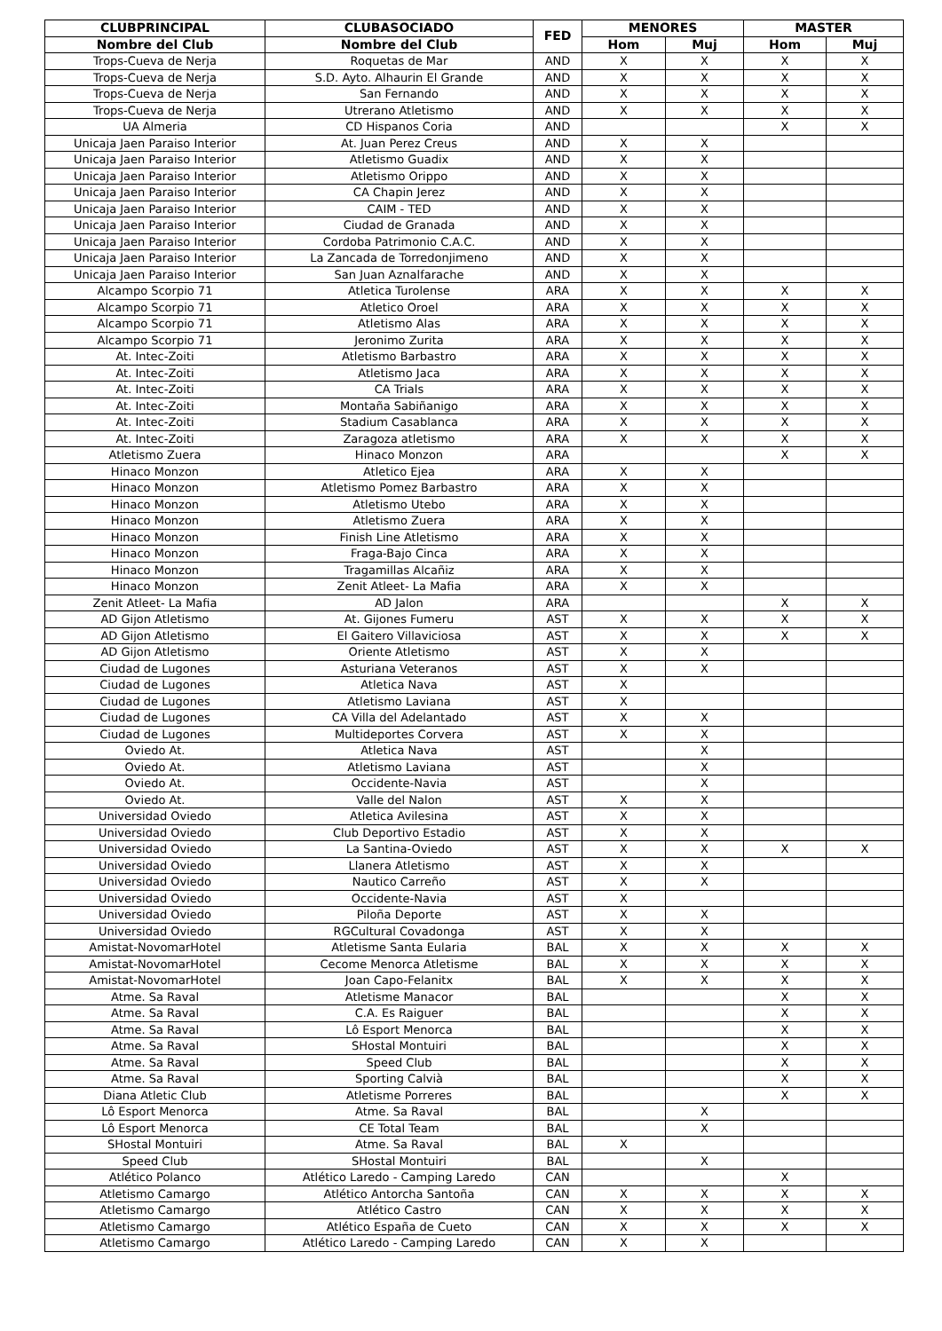| CLUBPRINCIPAL | CLUBASOCIADO | FED | MENORES | | MASTER | |
| --- | --- | --- | --- | --- | --- | --- |
| Nombre del Club | Nombre del Club | | Hom | Muj | Hom | Muj |
| Trops-Cueva de Nerja | Roquetas de Mar | AND | X | X | X | X |
| Trops-Cueva de Nerja | S.D. Ayto. Alhaurin El Grande | AND | X | X | X | X |
| Trops-Cueva de Nerja | San Fernando | AND | X | X | X | X |
| Trops-Cueva de Nerja | Utrerano Atletismo | AND | X | X | X | X |
| UA Almeria | CD Hispanos Coria | AND | | | X | X |
| Unicaja Jaen Paraiso Interior | At. Juan Perez Creus | AND | X | X | | |
| Unicaja Jaen Paraiso Interior | Atletismo Guadix | AND | X | X | | |
| Unicaja Jaen Paraiso Interior | Atletismo Orippo | AND | X | X | | |
| Unicaja Jaen Paraiso Interior | CA Chapin Jerez | AND | X | X | | |
| Unicaja Jaen Paraiso Interior | CAIM - TED | AND | X | X | | |
| Unicaja Jaen Paraiso Interior | Ciudad de Granada | AND | X | X | | |
| Unicaja Jaen Paraiso Interior | Cordoba Patrimonio C.A.C. | AND | X | X | | |
| Unicaja Jaen Paraiso Interior | La Zancada de Torredonjimeno | AND | X | X | | |
| Unicaja Jaen Paraiso Interior | San Juan Aznalfarache | AND | X | X | | |
| Alcampo Scorpio 71 | Atletica Turolense | ARA | X | X | X | X |
| Alcampo Scorpio 71 | Atletico Oroel | ARA | X | X | X | X |
| Alcampo Scorpio 71 | Atletismo Alas | ARA | X | X | X | X |
| Alcampo Scorpio 71 | Jeronimo Zurita | ARA | X | X | X | X |
| At. Intec-Zoiti | Atletismo Barbastro | ARA | X | X | X | X |
| At. Intec-Zoiti | Atletismo Jaca | ARA | X | X | X | X |
| At. Intec-Zoiti | CA Trials | ARA | X | X | X | X |
| At. Intec-Zoiti | Montaña Sabiñanigo | ARA | X | X | X | X |
| At. Intec-Zoiti | Stadium Casablanca | ARA | X | X | X | X |
| At. Intec-Zoiti | Zaragoza atletismo | ARA | X | X | X | X |
| Atletismo Zuera | Hinaco Monzon | ARA | | | X | X |
| Hinaco Monzon | Atletico Ejea | ARA | X | X | | |
| Hinaco Monzon | Atletismo Pomez Barbastro | ARA | X | X | | |
| Hinaco Monzon | Atletismo Utebo | ARA | X | X | | |
| Hinaco Monzon | Atletismo Zuera | ARA | X | X | | |
| Hinaco Monzon | Finish Line Atletismo | ARA | X | X | | |
| Hinaco Monzon | Fraga-Bajo Cinca | ARA | X | X | | |
| Hinaco Monzon | Tragamillas Alcañiz | ARA | X | X | | |
| Hinaco Monzon | Zenit Atleet- La Mafia | ARA | X | X | | |
| Zenit Atleet- La Mafia | AD Jalon | ARA | | | X | X |
| AD Gijon Atletismo | At. Gijones Fumeru | AST | X | X | X | X |
| AD Gijon Atletismo | El Gaitero Villaviciosa | AST | X | X | X | X |
| AD Gijon Atletismo | Oriente Atletismo | AST | X | X | | |
| Ciudad de Lugones | Asturiana Veteranos | AST | X | X | | |
| Ciudad de Lugones | Atletica Nava | AST | X | | | |
| Ciudad de Lugones | Atletismo Laviana | AST | X | | | |
| Ciudad de Lugones | CA Villa del Adelantado | AST | X | X | | |
| Ciudad de Lugones | Multideportes Corvera | AST | X | X | | |
| Oviedo At. | Atletica Nava | AST | | X | | |
| Oviedo At. | Atletismo Laviana | AST | | X | | |
| Oviedo At. | Occidente-Navia | AST | | X | | |
| Oviedo At. | Valle del Nalon | AST | X | X | | |
| Universidad Oviedo | Atletica Avilesina | AST | X | X | | |
| Universidad Oviedo | Club Deportivo Estadio | AST | X | X | | |
| Universidad Oviedo | La Santina-Oviedo | AST | X | X | X | X |
| Universidad Oviedo | Llanera Atletismo | AST | X | X | | |
| Universidad Oviedo | Nautico Carreño | AST | X | X | | |
| Universidad Oviedo | Occidente-Navia | AST | X | | | |
| Universidad Oviedo | Piloña Deporte | AST | X | X | | |
| Universidad Oviedo | RGCultural Covadonga | AST | X | X | | |
| Amistat-NovomarHotel | Atletisme Santa Eularia | BAL | X | X | X | X |
| Amistat-NovomarHotel | Cecome Menorca Atletisme | BAL | X | X | X | X |
| Amistat-NovomarHotel | Joan Capo-Felanitx | BAL | X | X | X | X |
| Atme. Sa Raval | Atletisme Manacor | BAL | | | X | X |
| Atme. Sa Raval | C.A. Es Raiguer | BAL | | | X | X |
| Atme. Sa Raval | Lô Esport Menorca | BAL | | | X | X |
| Atme. Sa Raval | SHostal Montuiri | BAL | | | X | X |
| Atme. Sa Raval | Speed Club | BAL | | | X | X |
| Atme. Sa Raval | Sporting Calvià | BAL | | | X | X |
| Diana Atletic Club | Atletisme Porreres | BAL | | | X | X |
| Lô Esport Menorca | Atme. Sa Raval | BAL | | X | | |
| Lô Esport Menorca | CE Total Team | BAL | | X | | |
| SHostal Montuiri | Atme. Sa Raval | BAL | X | | | |
| Speed Club | SHostal Montuiri | BAL | | X | | |
| Atlético Polanco | Atlético Laredo - Camping Laredo | CAN | | | X | |
| Atletismo Camargo | Atlético Antorcha Santoña | CAN | X | X | X | X |
| Atletismo Camargo | Atlético Castro | CAN | X | X | X | X |
| Atletismo Camargo | Atlético España de Cueto | CAN | X | X | X | X |
| Atletismo Camargo | Atlético Laredo - Camping Laredo | CAN | X | X | | |